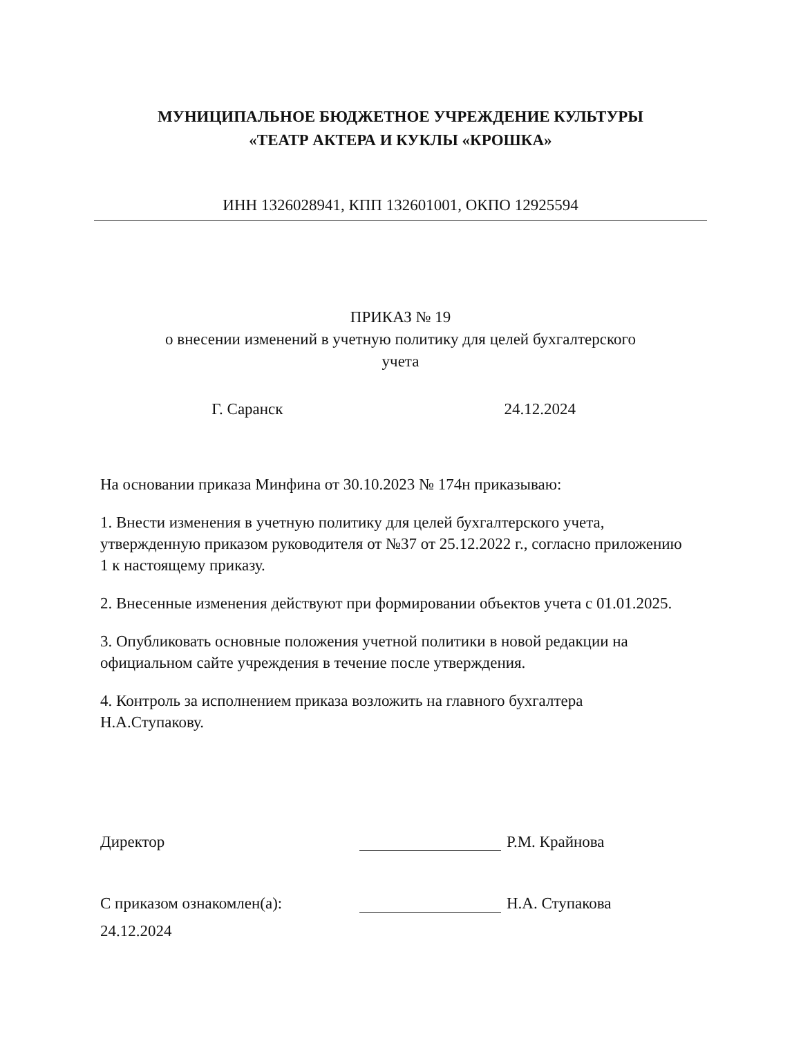МУНИЦИПАЛЬНОЕ БЮДЖЕТНОЕ УЧРЕЖДЕНИЕ КУЛЬТУРЫ
«ТЕАТР АКТЕРА И КУКЛЫ «КРОШКА»
ИНН 1326028941, КПП 132601001, ОКПО 12925594
ПРИКАЗ № 19
о внесении изменений в учетную политику для целей бухгалтерского
учета
Г. Саранск 24.12.2024
На основании приказа Минфина от 30.10.2023 № 174н приказываю:
1. Внести изменения в учетную политику для целей бухгалтерского учета, утвержденную приказом руководителя от №37 от 25.12.2022 г., согласно приложению 1 к настоящему приказу.
2. Внесенные изменения действуют при формировании объектов учета с 01.01.2025.
3. Опубликовать основные положения учетной политики в новой редакции на официальном сайте учреждения в течение после утверждения.
4. Контроль за исполнением приказа возложить на главного бухгалтера Н.А.Ступакову.
Директор
Р.М. Крайнова
С приказом ознакомлен(а):
Н.А. Ступакова
24.12.2024